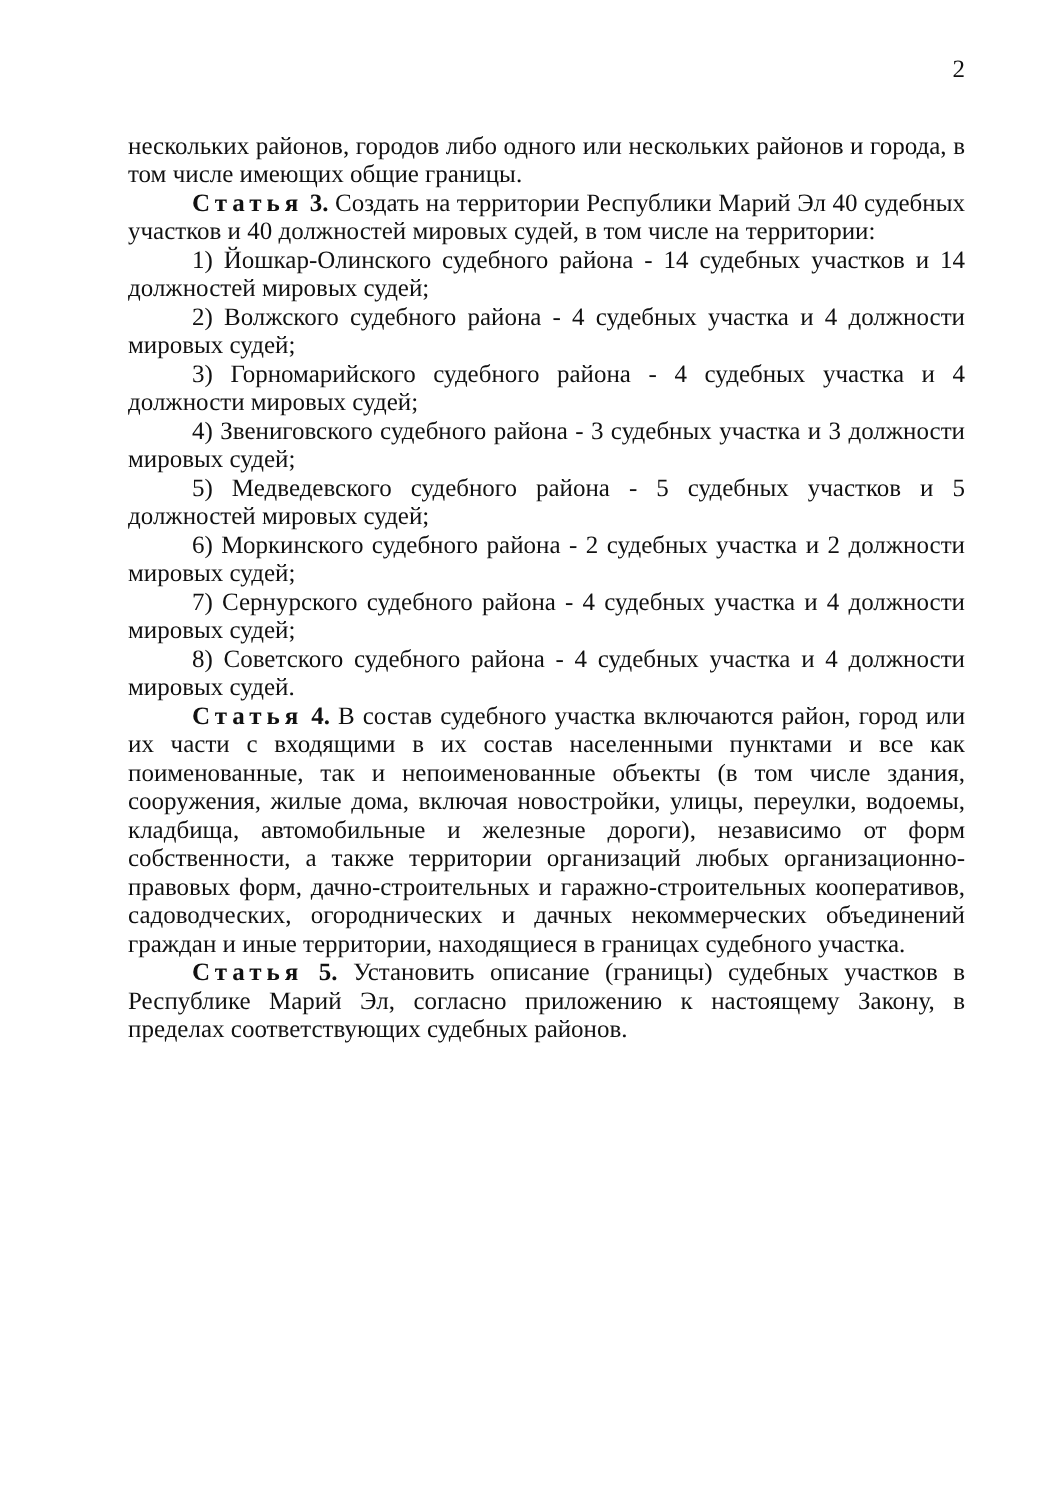2
нескольких районов, городов либо одного или нескольких районов и города, в том числе имеющих общие границы.
Статья 3. Создать на территории Республики Марий Эл 40 судебных участков и 40 должностей мировых судей, в том числе на территории:
1) Йошкар-Олинского судебного района - 14 судебных участков и 14 должностей мировых судей;
2) Волжского судебного района - 4 судебных участка и 4 должности мировых судей;
3) Горномарийского судебного района - 4 судебных участка и 4 должности мировых судей;
4) Звениговского судебного района - 3 судебных участка и 3 должности мировых судей;
5) Медведевского судебного района - 5 судебных участков и 5 должностей мировых судей;
6) Моркинского судебного района - 2 судебных участка и 2 должности мировых судей;
7) Сернурского судебного района - 4 судебных участка и 4 должности мировых судей;
8) Советского судебного района - 4 судебных участка и 4 должности мировых судей.
Статья 4. В состав судебного участка включаются район, город или их части с входящими в их состав населенными пунктами и все как поименованные, так и непоименованные объекты (в том числе здания, сооружения, жилые дома, включая новостройки, улицы, переулки, водоемы, кладбища, автомобильные и железные дороги), независимо от форм собственности, а также территории организаций любых организационно-правовых форм, дачно-строительных и гаражно-строительных кооперативов, садоводческих, огороднических и дачных некоммерческих объединений граждан и иные территории, находящиеся в границах судебного участка.
Статья 5. Установить описание (границы) судебных участков в Республике Марий Эл, согласно приложению к настоящему Закону, в пределах соответствующих судебных районов.